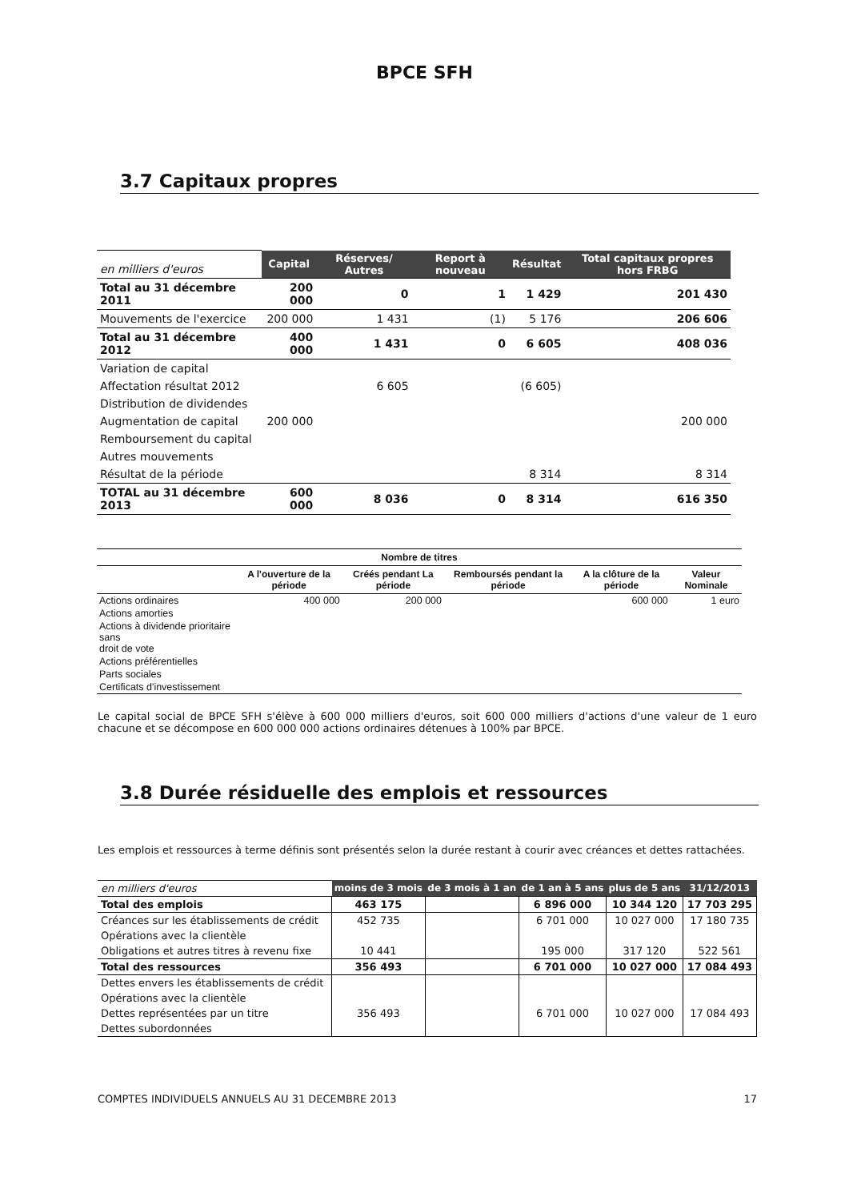BPCE SFH
3.7 Capitaux propres
| en milliers d'euros | Capital | Réserves/ Autres | Report à nouveau | Résultat | Total capitaux propres hors FRBG |
| Total au 31 décembre 2011 | 200 000 | 0 | 1 | 1 429 | 201 430 |
| Mouvements de l'exercice | 200 000 | 1 431 | (1) | 5 176 | 206 606 |
| Total au 31 décembre 2012 | 400 000 | 1 431 | 0 | 6 605 | 408 036 |
| Variation de capital | | | | | |
| Affectation résultat 2012 | | 6 605 | | (6 605) | |
| Distribution de dividendes | | | | | |
| Augmentation de capital | 200 000 | | | | 200 000 |
| Remboursement du capital | | | | | |
| Autres mouvements | | | | | |
| Résultat de la période | | | | 8 314 | 8 314 |
| TOTAL au 31 décembre 2013 | 600 000 | 8 036 | 0 | 8 314 | 616 350 |
| Nombre de titres | | | | | |
| --- | --- | --- | --- | --- | --- |
| | A l'ouverture de la période | Créés pendant La période | Remboursés pendant la période | A la clôture de la période | Valeur Nominale |
| Actions ordinaires | 400 000 | 200 000 | | 600 000 | 1 euro |
| Actions amorties | | | | | |
| Actions à dividende prioritaire sans droit de vote | | | | | |
| Actions préférentielles | | | | | |
| Parts sociales | | | | | |
| Certificats d'investissement | | | | | |
Le capital social de BPCE SFH s'élève à 600 000 milliers d'euros, soit 600 000 milliers d'actions d'une valeur de 1 euro chacune et se décompose en 600 000 000 actions ordinaires détenues à 100% par BPCE.
3.8 Durée résiduelle des emplois et ressources
Les emplois et ressources à terme définis sont présentés selon la durée restant à courir avec créances et dettes rattachées.
| en milliers d'euros | moins de 3 mois | de 3 mois à 1 an | de 1 an à 5 ans | plus de 5 ans | 31/12/2013 |
| Total des emplois | 463 175 | | 6 896 000 | 10 344 120 | 17 703 295 |
| Créances sur les établissements de crédit | 452 735 | | 6 701 000 | 10 027 000 | 17 180 735 |
| Opérations avec la clientèle | | | | | |
| Obligations et autres titres à revenu fixe | 10 441 | | 195 000 | 317 120 | 522 561 |
| Total des ressources | 356 493 | | 6 701 000 | 10 027 000 | 17 084 493 |
| Dettes envers les établissements de crédit | | | | | |
| Opérations avec la clientèle | | | | | |
| Dettes représentées par un titre | 356 493 | | 6 701 000 | 10 027 000 | 17 084 493 |
| Dettes subordonnées | | | | | |
COMPTES INDIVIDUELS ANNUELS AU 31 DECEMBRE 2013 17